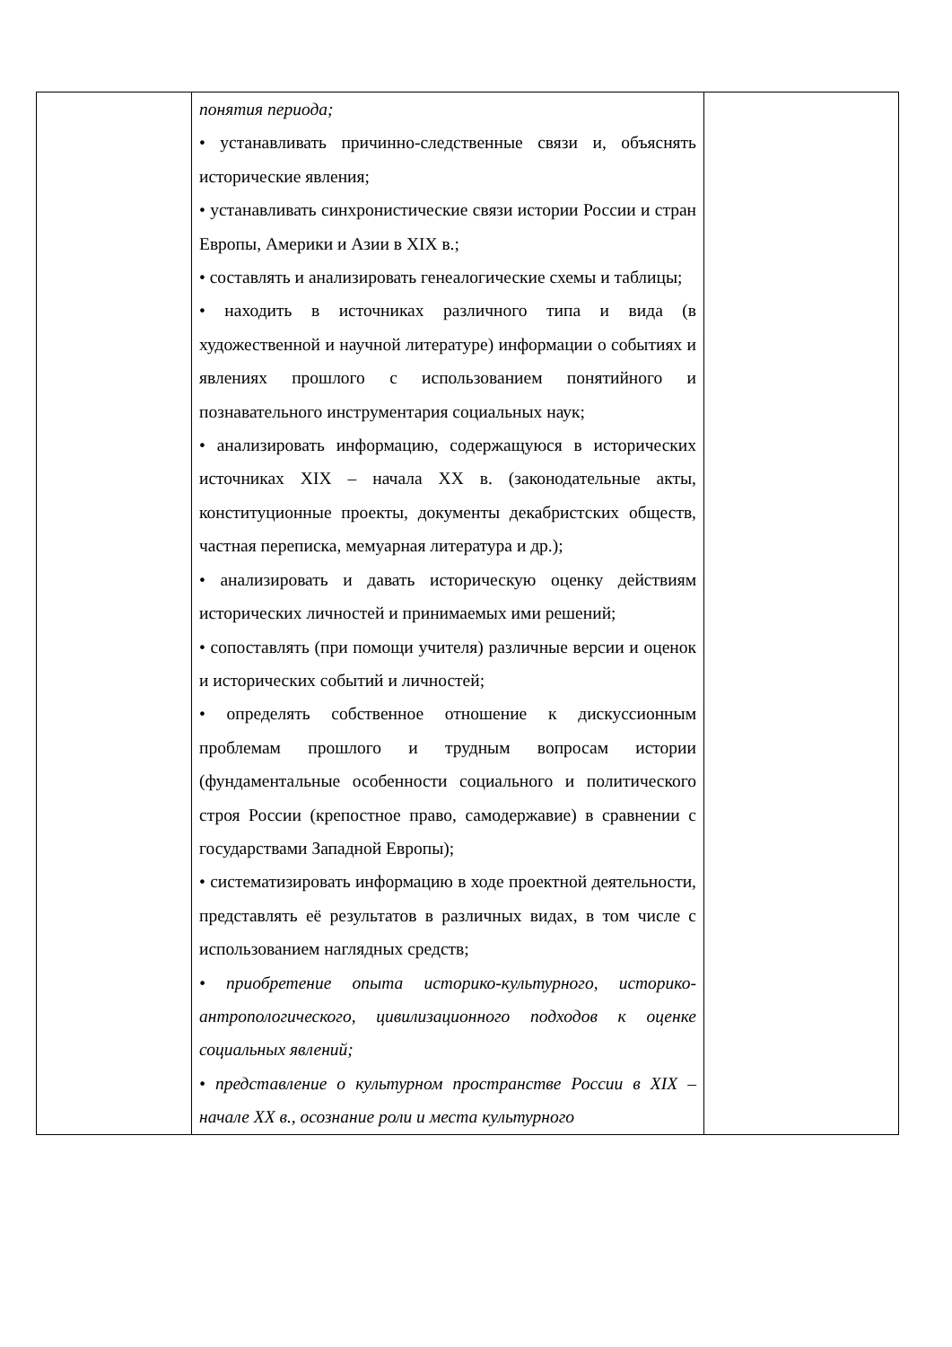| | понятия периода; • устанавливать причинно-следственные связи и, объяснять исторические явления; • устанавливать синхронистические связи истории России и стран Европы, Америки и Азии в XIX в.; • составлять и анализировать генеалогические схемы и таблицы; • находить в источниках различного типа и вида (в художественной и научной литературе) информации о событиях и явлениях прошлого с использованием понятийного и познавательного инструментария социальных наук; • анализировать информацию, содержащуюся в исторических источниках XIX – начала XX в. (законодательные акты, конституционные проекты, документы декабристских обществ, частная переписка, мемуарная литература и др.); • анализировать и давать историческую оценку действиям исторических личностей и принимаемых ими решений; • сопоставлять (при помощи учителя) различные версии и оценок и исторических событий и личностей; • определять собственное отношение к дискуссионным проблемам прошлого и трудным вопросам истории (фундаментальные особенности социального и политического строя России (крепостное право, самодержавие) в сравнении с государствами Западной Европы); • систематизировать информацию в ходе проектной деятельности, представлять её результатов в различных видах, в том числе с использованием наглядных средств; • приобретение опыта историко-культурного, историко-антропологического, цивилизационного подходов к оценке социальных явлений; • представление о культурном пространстве России в XIX – начале XX в., осознание роли и места культурного | |